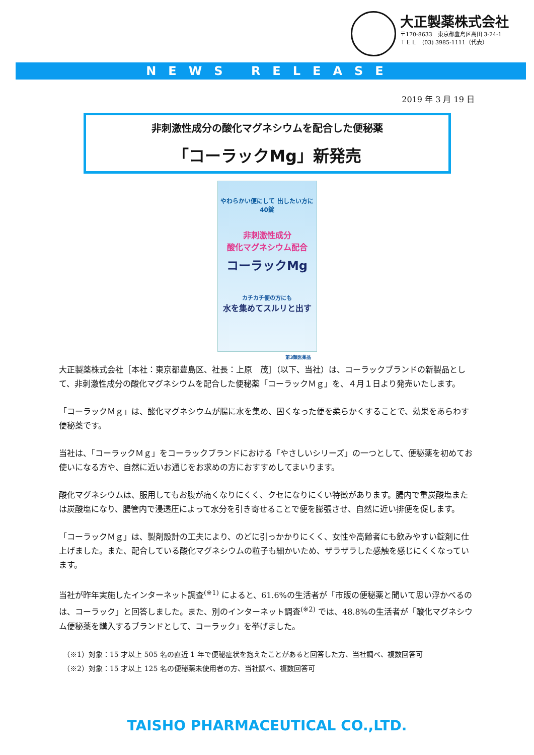大正製薬株式会社
〒170-8633　東京都豊島区高田 3-24-1
ＴＥＬ　(03) 3985-1111（代表）
NEWS RELEASE
2019 年 3 月 19 日
非刺激性成分の酸化マグネシウムを配合した便秘薬
「コーラックMg」新発売
やわらかい便にして 出したい方に　40錠
非刺激性成分
酸化マグネシウム配合
コーラックMg
カチカチ便の方にも
水を集めてスルリと出す
第3類医薬品
大正製薬株式会社［本社：東京都豊島区、社長：上原　茂］（以下、当社）は、コーラックブランドの新製品として、非刺激性成分の酸化マグネシウムを配合した便秘薬「コーラックＭｇ」を、４月１日より発売いたします。
「コーラックＭｇ」は、酸化マグネシウムが腸に水を集め、固くなった便を柔らかくすることで、効果をあらわす便秘薬です。
当社は、「コーラックＭｇ」をコーラックブランドにおける「やさしいシリーズ」の一つとして、便秘薬を初めてお使いになる方や、自然に近いお通じをお求めの方におすすめしてまいります。
酸化マグネシウムは、服用してもお腹が痛くなりにくく、クセになりにくい特徴があります。腸内で重炭酸塩または炭酸塩になり、腸管内で浸透圧によって水分を引き寄せることで便を膨張させ、自然に近い排便を促します。
「コーラックＭｇ」は、製剤設計の工夫により、のどに引っかかりにくく、女性や高齢者にも飲みやすい錠剤に仕上げました。また、配合している酸化マグネシウムの粒子も細かいため、ザラザラした感触を感じにくくなっています。
当社が昨年実施したインターネット調査<sup>(※1)</sup> によると、61.6%の生活者が「市販の便秘薬と聞いて思い浮かべるのは、コーラック」と回答しました。また、別のインターネット調査<sup>(※2)</sup> では、48.8%の生活者が「酸化マグネシウム便秘薬を購入するブランドとして、コーラック」を挙げました。
（※1）対象：15 才以上 505 名の直近 1 年で便秘症状を抱えたことがあると回答した方、当社調べ、複数回答可
（※2）対象：15 才以上 125 名の便秘薬未使用者の方、当社調べ、複数回答可
TAISHO PHARMACEUTICAL CO.,LTD.